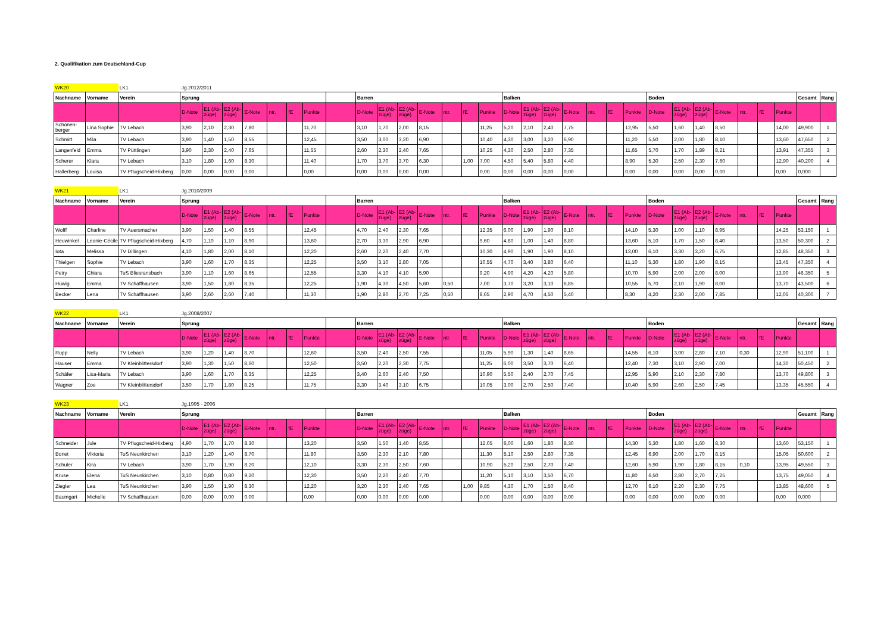2. Qualifikation zum Deutschland-Cup
| WK20 | | LK1 | Jg.2012/2011 | | | | | | | | | | | | | | | | | | | | | | | | | | | | | | |
| Nachname | Vorname | Verein | Sprung | | | | | | | | Barren | | | | | | | Balken | | | | | | | Boden | | | | | | | Gesamt | Rang |
| | | | D-Note | E1 (Ab-züge) | E2 (Ab-züge) | E-Note | ntr. | fE | Punkte | | D-Note | E1 (Ab-züge) | E2 (Ab-züge) | E-Note | ntr. | fE | Punkte | D-Note | E1 (Ab-züge) | E2 (Ab-züge) | E-Note | ntr. | fE | Punkte | D-Note | E1 (Ab-züge) | E2 (Ab-züge) | E-Note | ntr. | fE | Punkte | | |
| Schönen-berger | Lina Sophie | TV Lebach | 3,90 | 2,10 | 2,30 | 7,80 | | | 11,70 | | 3,10 | 1,70 | 2,00 | 8,15 | | | 11,25 | 5,20 | 2,10 | 2,40 | 7,75 | | | 12,95 | 5,50 | 1,60 | 1,40 | 8,50 | | | 14,00 | 49,900 | 1 |
| Schmitt | Mila | TV Lebach | 3,90 | 1,40 | 1,50 | 8,55 | | | 12,45 | | 3,50 | 3,00 | 3,20 | 6,90 | | | 10,40 | 4,30 | 3,00 | 3,20 | 6,90 | | | 11,20 | 5,50 | 2,00 | 1,80 | 8,10 | | | 13,60 | 47,650 | 2 |
| Langenfeld | Emma | TV Püttlingen | 3,90 | 2,30 | 2,40 | 7,65 | | | 11,55 | | 2,60 | 2,30 | 2,40 | 7,65 | | | 10,25 | 4,30 | 2,50 | 2,80 | 7,35 | | | 11,65 | 5,70 | 1,70 | 1,89 | 8,21 | | | 13,91 | 47,355 | 3 |
| Scherer | Klara | TV Lebach | 3,10 | 1,80 | 1,60 | 8,30 | | | 11,40 | | 1,70 | 3,70 | 3,70 | 6,30 | | 1,00 | 7,00 | 4,50 | 5,40 | 5,80 | 4,40 | | | 8,90 | 5,30 | 2,50 | 2,30 | 7,60 | | | 12,90 | 40,200 | 4 |
| Hallerberg | Louisa | TV Pflugscheid-Hixberg | 0,00 | 0,00 | 0,00 | 0,00 | | | 0,00 | | 0,00 | 0,00 | 0,00 | 0,00 | | | 0,00 | 0,00 | 0,00 | 0,00 | 0,00 | | | 0,00 | 0,00 | 0,00 | 0,00 | 0,00 | | | 0,00 | 0,000 | |
| WK21 | | LK1 | Jg.2010/2009 | | | | | | | | | | | | | | | | | | | | | | | | | | | | | | |
| Nachname | Vorname | Verein | Sprung | | | | | | | | Barren | | | | | | | Balken | | | | | | | Boden | | | | | | | Gesamt | Rang |
| | | | D-Note | E1 (Ab-züge) | E2 (Ab-züge) | E-Note | ntr. | fE | Punkte | | D-Note | E1 (Ab-züge) | E2 (Ab-züge) | E-Note | ntr. | fE | Punkte | D-Note | E1 (Ab-züge) | E2 (Ab-züge) | E-Note | ntr. | fE | Punkte | D-Note | E1 (Ab-züge) | E2 (Ab-züge) | E-Note | ntr. | fE | Punkte | | |
| Wolff | Charline | TV Auersmacher | 3,90 | 1,50 | 1,40 | 8,55 | | | 12,45 | | 4,70 | 2,40 | 2,30 | 7,65 | | | 12,35 | 6,00 | 1,90 | 1,90 | 8,10 | | | 14,10 | 5,30 | 1,00 | 1,10 | 8,95 | | | 14,25 | 53,150 | 1 |
| Heuwinkel | Leonie-Cécile | TV Pflugscheid-Hixberg | 4,70 | 1,10 | 1,10 | 8,90 | | | 13,60 | | 2,70 | 3,30 | 2,90 | 6,90 | | | 9,60 | 4,80 | 1,00 | 1,40 | 8,80 | | | 13,60 | 5,10 | 1,70 | 1,50 | 8,40 | | | 13,50 | 50,300 | 2 |
| Iota | Melissa | TV Dillingen | 4,10 | 1,80 | 2,00 | 8,10 | | | 12,20 | | 2,60 | 2,20 | 2,40 | 7,70 | | | 10,30 | 4,90 | 1,90 | 1,90 | 8,10 | | | 13,00 | 6,10 | 3,30 | 3,20 | 6,75 | | | 12,85 | 48,350 | 3 |
| Thielgen | Sophie | TV Lebach | 3,90 | 1,60 | 1,70 | 8,35 | | | 12,25 | | 3,50 | 3,10 | 2,80 | 7,05 | | | 10,55 | 4,70 | 3,40 | 3,80 | 6,40 | | | 11,10 | 5,30 | 1,80 | 1,90 | 8,15 | | | 13,45 | 47,350 | 4 |
| Petry | Chiara | TuS Bliesransbach | 3,90 | 1,10 | 1,60 | 8,65 | | | 12,55 | | 3,30 | 4,10 | 4,10 | 5,90 | | | 9,20 | 4,90 | 4,20 | 4,20 | 5,80 | | | 10,70 | 5,90 | 2,00 | 2,00 | 8,00 | | | 13,90 | 46,350 | 5 |
| Huwig | Emma | TV Schaffhausen | 3,90 | 1,50 | 1,80 | 8,35 | | | 12,25 | | 1,90 | 4,30 | 4,50 | 5,60 | 0,50 | | 7,00 | 3,70 | 3,20 | 3,10 | 6,85 | | | 10,55 | 5,70 | 2,10 | 1,90 | 8,00 | | | 13,70 | 43,500 | 6 |
| Becker | Lena | TV Schaffhausen | 3,90 | 2,60 | 2,60 | 7,40 | | | 11,30 | | 1,90 | 2,80 | 2,70 | 7,25 | 0,50 | | 8,65 | 2,90 | 4,70 | 4,50 | 5,40 | | | 8,30 | 4,20 | 2,30 | 2,00 | 7,85 | | | 12,05 | 40,300 | 7 |
| WK22 | | LK1 | Jg.2008/2007 | | | | | | | | | | | | | | | | | | | | | | | | | | | | | | |
| Nachname | Vorname | Verein | Sprung | | | | | | | | Barren | | | | | | | Balken | | | | | | | Boden | | | | | | | Gesamt | Rang |
| | | | D-Note | E1 (Ab-züge) | E2 (Ab-züge) | E-Note | ntr. | fE | Punkte | | D-Note | E1 (Ab-züge) | E2 (Ab-züge) | E-Note | ntr. | fE | Punkte | D-Note | E1 (Ab-züge) | E2 (Ab-züge) | E-Note | ntr. | fE | Punkte | D-Note | E1 (Ab-züge) | E2 (Ab-züge) | E-Note | ntr. | fE | Punkte | | |
| Rupp | Nelly | TV Lebach | 3,90 | 1,20 | 1,40 | 8,70 | | | 12,60 | | 3,50 | 2,40 | 2,50 | 7,55 | | | 11,05 | 5,90 | 1,30 | 1,40 | 8,65 | | | 14,55 | 6,10 | 3,00 | 2,80 | 7,10 | 0,30 | | 12,90 | 51,100 | 1 |
| Hauser | Emma | TV Kleinblittersdorf | 3,90 | 1,30 | 1,50 | 8,60 | | | 12,50 | | 3,50 | 2,20 | 2,30 | 7,75 | | | 11,25 | 6,00 | 3,50 | 3,70 | 6,40 | | | 12,40 | 7,30 | 3,10 | 2,90 | 7,00 | | | 14,30 | 50,450 | 2 |
| Schäfer | Lisa-Maria | TV Lebach | 3,90 | 1,60 | 1,70 | 8,35 | | | 12,25 | | 3,40 | 2,60 | 2,40 | 7,50 | | | 10,90 | 5,50 | 2,40 | 2,70 | 7,45 | | | 12,95 | 5,90 | 2,10 | 2,30 | 7,80 | | | 13,70 | 49,800 | 3 |
| Wagner | Zoe | TV Kleinblittersdorf | 3,50 | 1,70 | 1,80 | 8,25 | | | 11,75 | | 3,30 | 3,40 | 3,10 | 6,75 | | | 10,05 | 3,00 | 2,70 | 2,50 | 7,40 | | | 10,40 | 5,90 | 2,60 | 2,50 | 7,45 | | | 13,35 | 45,550 | 4 |
| WK23 | | LK1 | Jg.1995 - 2006 | | | | | | | | | | | | | | | | | | | | | | | | | | | | | | |
| Nachname | Vorname | Verein | Sprung | | | | | | | | Barren | | | | | | | Balken | | | | | | | Boden | | | | | | | Gesamt | Rang |
| | | | D-Note | E1 (Ab-züge) | E2 (Ab-züge) | E-Note | ntr. | fE | Punkte | | D-Note | E1 (Ab-züge) | E2 (Ab-züge) | E-Note | ntr. | fE | Punkte | D-Note | E1 (Ab-züge) | E2 (Ab-züge) | E-Note | ntr. | fE | Punkte | D-Note | E1 (Ab-züge) | E2 (Ab-züge) | E-Note | ntr. | fE | Punkte | | |
| Schneider | Jule | TV Pflugscheid-Hixberg | 4,90 | 1,70 | 1,70 | 8,30 | | | 13,20 | | 3,50 | 1,50 | 1,40 | 8,55 | | | 12,05 | 6,00 | 1,60 | 1,80 | 8,30 | | | 14,30 | 5,30 | 1,80 | 1,60 | 8,30 | | | 13,60 | 53,150 | 1 |
| Bonet | Viktoria | TuS Neunkirchen | 3,10 | 1,20 | 1,40 | 8,70 | | | 11,80 | | 3,50 | 2,30 | 2,10 | 7,80 | | | 11,30 | 5,10 | 2,50 | 2,80 | 7,35 | | | 12,45 | 6,90 | 2,00 | 1,70 | 8,15 | | | 15,05 | 50,600 | 2 |
| Schuler | Kira | TV Lebach | 3,90 | 1,70 | 1,90 | 8,20 | | | 12,10 | | 3,30 | 2,30 | 2,50 | 7,60 | | | 10,90 | 5,20 | 2,50 | 2,70 | 7,40 | | | 12,60 | 5,90 | 1,90 | 1,80 | 8,15 | 0,10 | | 13,95 | 49,550 | 3 |
| Kruse | Elena | TuS Neunkirchen | 3,10 | 0,80 | 0,80 | 9,20 | | | 12,30 | | 3,50 | 2,20 | 2,40 | 7,70 | | | 11,20 | 5,10 | 3,10 | 3,50 | 6,70 | | | 11,80 | 6,50 | 2,80 | 2,70 | 7,25 | | | 13,75 | 49,050 | 4 |
| Ziegler | Lea | TuS Neunkirchen | 3,90 | 1,50 | 1,90 | 8,30 | | | 12,20 | | 3,20 | 2,30 | 2,40 | 7,65 | | 1,00 | 9,85 | 4,30 | 1,70 | 1,50 | 8,40 | | | 12,70 | 6,10 | 2,20 | 2,30 | 7,75 | | | 13,85 | 48,600 | 5 |
| Baumgart | Michelle | TV Schaffhausen | 0,00 | 0,00 | 0,00 | 0,00 | | | 0,00 | | 0,00 | 0,00 | 0,00 | 0,00 | | | 0,00 | 0,00 | 0,00 | 0,00 | 0,00 | | | 0,00 | 0,00 | 0,00 | 0,00 | 0,00 | | | 0,00 | 0,000 | |